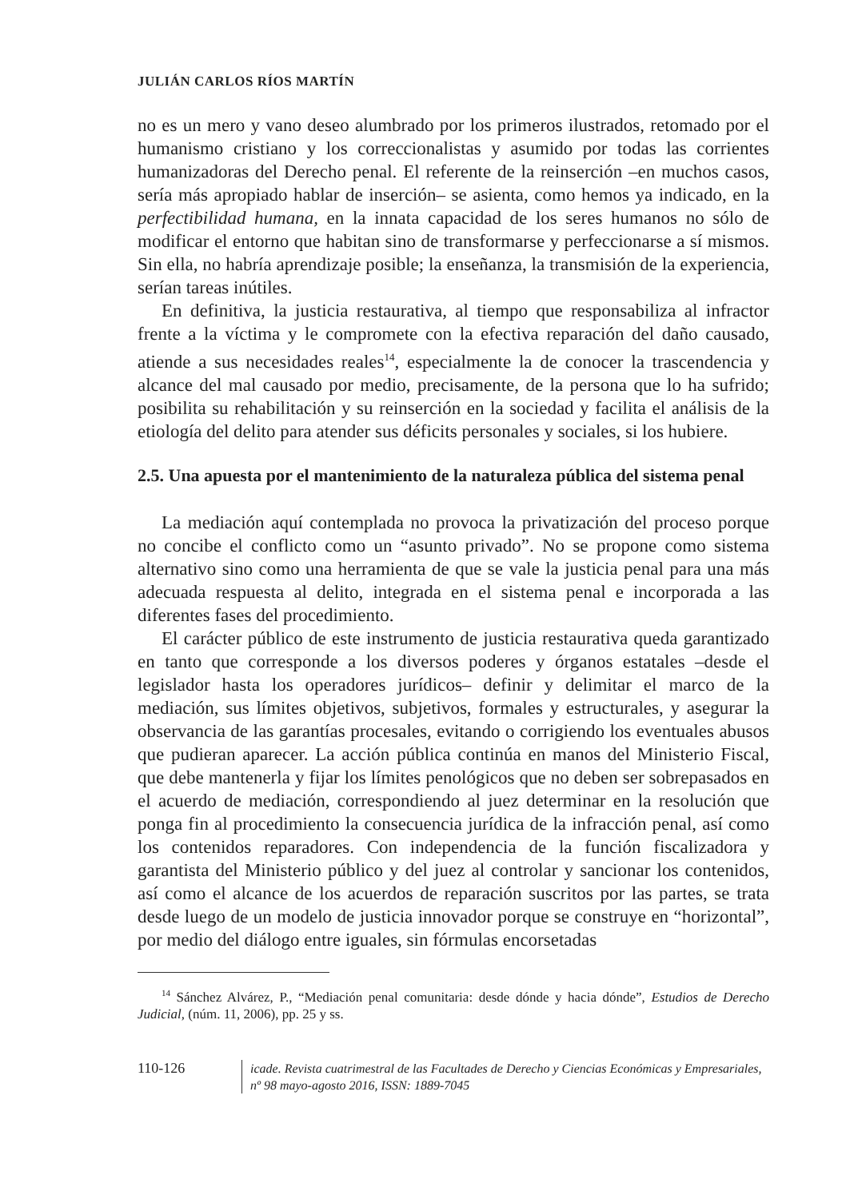JULIÁN CARLOS RÍOS MARTÍN
no es un mero y vano deseo alumbrado por los primeros ilustrados, retomado por el humanismo cristiano y los correccionalistas y asumido por todas las corrientes humanizadoras del Derecho penal. El referente de la reinserción –en muchos casos, sería más apropiado hablar de inserción– se asienta, como hemos ya indicado, en la perfectibilidad humana, en la innata capacidad de los seres humanos no sólo de modificar el entorno que habitan sino de transformarse y perfeccionarse a sí mismos. Sin ella, no habría aprendizaje posible; la enseñanza, la transmisión de la experiencia, serían tareas inútiles.
En definitiva, la justicia restaurativa, al tiempo que responsabiliza al infractor frente a la víctima y le compromete con la efectiva reparación del daño causado, atiende a sus necesidades reales<sup>14</sup>, especialmente la de conocer la trascendencia y alcance del mal causado por medio, precisamente, de la persona que lo ha sufrido; posibilita su rehabilitación y su reinserción en la sociedad y facilita el análisis de la etiología del delito para atender sus déficits personales y sociales, si los hubiere.
2.5. Una apuesta por el mantenimiento de la naturaleza pública del sistema penal
La mediación aquí contemplada no provoca la privatización del proceso porque no concibe el conflicto como un “asunto privado”. No se propone como sistema alternativo sino como una herramienta de que se vale la justicia penal para una más adecuada respuesta al delito, integrada en el sistema penal e incorporada a las diferentes fases del procedimiento.
El carácter público de este instrumento de justicia restaurativa queda garantizado en tanto que corresponde a los diversos poderes y órganos estatales –desde el legislador hasta los operadores jurídicos– definir y delimitar el marco de la mediación, sus límites objetivos, subjetivos, formales y estructurales, y asegurar la observancia de las garantías procesales, evitando o corrigiendo los eventuales abusos que pudieran aparecer. La acción pública continúa en manos del Ministerio Fiscal, que debe mantenerla y fijar los límites penológicos que no deben ser sobrepasados en el acuerdo de mediación, correspondiendo al juez determinar en la resolución que ponga fin al procedimiento la consecuencia jurídica de la infracción penal, así como los contenidos reparadores. Con independencia de la función fiscalizadora y garantista del Ministerio público y del juez al controlar y sancionar los contenidos, así como el alcance de los acuerdos de reparación suscritos por las partes, se trata desde luego de un modelo de justicia innovador porque se construye en “horizontal”, por medio del diálogo entre iguales, sin fórmulas encorsetadas
<sup>14</sup> Sánchez Alvárez, P., “Mediación penal comunitaria: desde dónde y hacia dónde”, Estudios de Derecho Judicial, (núm. 11, 2006), pp. 25 y ss.
110-126
icade. Revista cuatrimestral de las Facultades de Derecho y Ciencias Económicas y Empresariales,
nº 98 mayo-agosto 2016, ISSN: 1889-7045